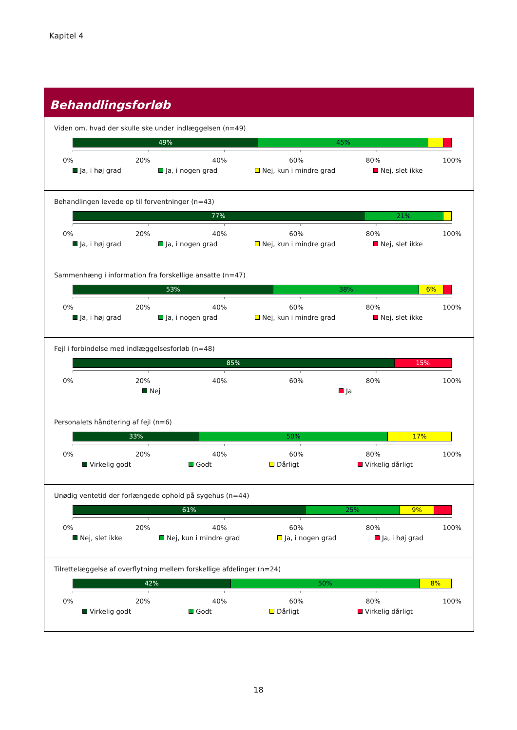Kapitel 4
Behandlingsforløb
Viden om, hvad der skulle ske under indlæggelsen (n=49)
49% 45%
0% 20% 40% 60% 80% 100%
Ja, i høj grad Ja, i nogen grad Nej, kun i mindre grad Nej, slet ikke
Behandlingen levede op til forventninger (n=43)
77% 21%
0% 20% 40% 60% 80% 100%
Ja, i høj grad Ja, i nogen grad Nej, kun i mindre grad Nej, slet ikke
Sammenhæng i information fra forskellige ansatte (n=47)
53% 38% 6%
0% 20% 40% 60% 80% 100%
Ja, i høj grad Ja, i nogen grad Nej, kun i mindre grad Nej, slet ikke
Fejl i forbindelse med indlæggelsesforløb (n=48)
85% 15%
0% 20% 40% 60% 80% 100%
Nej Ja
Personalets håndtering af fejl (n=6)
33% 50% 17%
0% 20% 40% 60% 80% 100%
Virkelig godt Godt Dårligt Virkelig dårligt
Unødig ventetid der forlængede ophold på sygehus (n=44)
61% 25% 9%
0% 20% 40% 60% 80% 100%
Nej, slet ikke Nej, kun i mindre grad Ja, i nogen grad Ja, i høj grad
Tilrettelæggelse af overflytning mellem forskellige afdelinger (n=24)
42% 50% 8%
0% 20% 40% 60% 80% 100%
Virkelig godt Godt Dårligt Virkelig dårligt
18